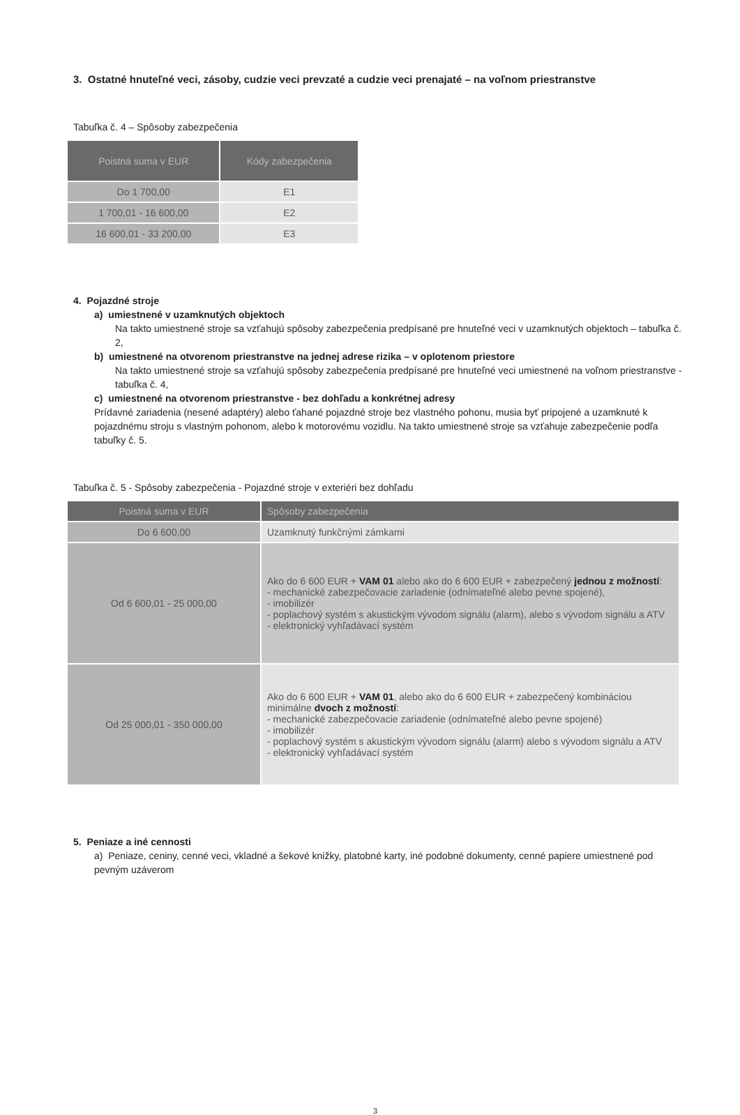3. Ostatné hnuteľné veci, zásoby, cudzie veci prevzaté a cudzie veci prenajaté – na voľnom priestranstve
Tabuľka č. 4 – Spôsoby zabezpečenia
| Poistná suma v EUR | Kódy zabezpečenia |
| --- | --- |
| Do 1 700,00 | E1 |
| 1 700,01 - 16 600,00 | E2 |
| 16 600,01 - 33 200,00 | E3 |
4. Pojazdné stroje
a) umiestnené v uzamknutých objektoch
Na takto umiestnené stroje sa vzťahujú spôsoby zabezpečenia predpísané pre hnuteľné veci v uzamknutých objektoch – tabuľka č. 2,
b) umiestnené na otvorenom priestranstve na jednej adrese rizika – v oplotenom priestore
Na takto umiestnené stroje sa vzťahujú spôsoby zabezpečenia predpísané pre hnuteľné veci umiestnené na voľnom priestranstve - tabuľka č. 4,
c) umiestnené na otvorenom priestranstve - bez dohľadu a konkrétnej adresy
Prídavné zariadenia (nesené adaptéry) alebo ťahané pojazdné stroje bez vlastného pohonu, musia byť pripojené a uzamknuté k pojazdnému stroju s vlastným pohonom, alebo k motorovému vozidlu. Na takto umiestnené stroje sa vzťahuje zabezpečenie podľa tabuľky č. 5.
Tabuľka č. 5 - Spôsoby zabezpečenia - Pojazdné stroje v exteriéri bez dohľadu
| Poistná suma v EUR | Spôsoby zabezpečenia |
| --- | --- |
| Do 6 600,00 | Uzamknutý funkčnými zámkami |
| Od 6 600,01 - 25 000,00 | Ako do 6 600 EUR + VAM 01 alebo ako do 6 600 EUR + zabezpečený jednou z možností : - mechanické zabezpečovacie zariadenie (odnímateľné alebo pevne spojené), - imobilizér - poplachový systém s akustickým vývodom signálu (alarm), alebo s vývodom signálu a ATV - elektronický vyhľadávací systém |
| Od 25 000,01 - 350 000,00 | Ako do 6 600 EUR + VAM 01 , alebo ako do 6 600 EUR + zabezpečený kombináciou minimálne dvoch z možností : - mechanické zabezpečovacie zariadenie (odnímateľné alebo pevne spojené) - imobilizér - poplachový systém s akustickým vývodom signálu (alarm) alebo s vývodom signálu a ATV - elektronický vyhľadávací systém |
5. Peniaze a iné cennosti
a) Peniaze, ceniny, cenné veci, vkladné a šekové knižky, platobné karty, iné podobné dokumenty, cenné papiere umiestnené pod pevným uzáverom
3